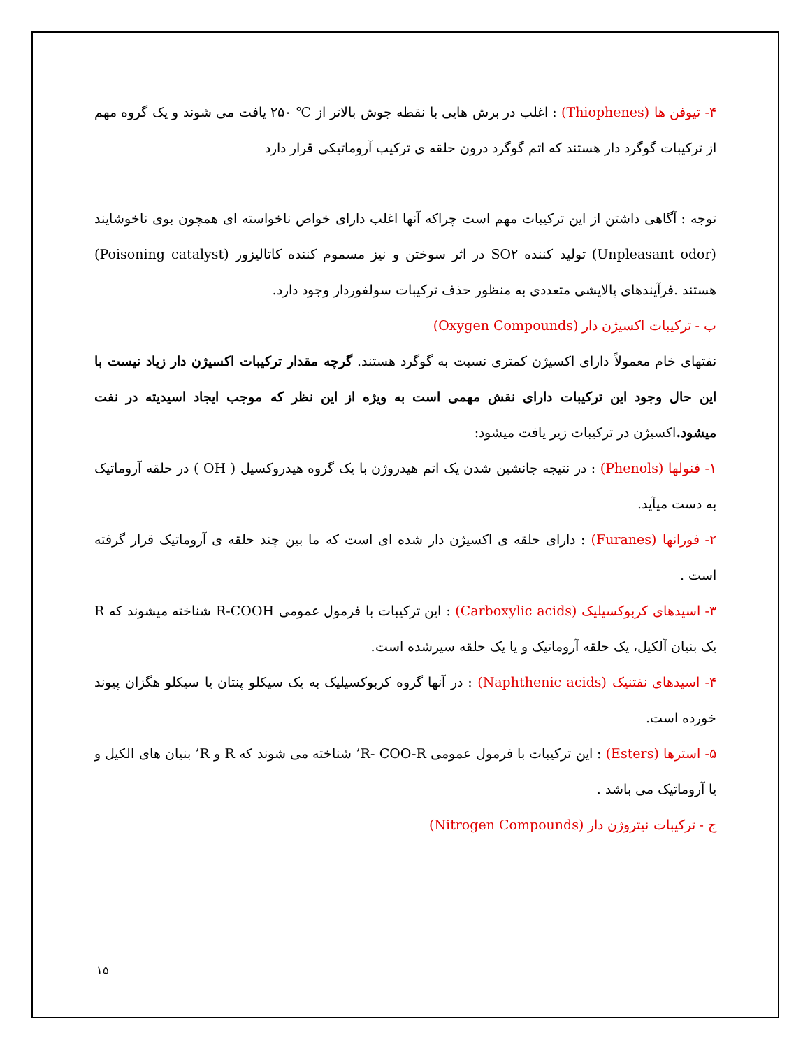۴- تیوفن ها (Thiophenes) : اغلب در برش هایی با نقطه جوش بالاتر از ℃ ۲۵۰ یافت می شوند و یک گروه مهم از ترکیبات گوگرد دار هستند که اتم گوگرد درون حلقه ی ترکیب آروماتیکی قرار دارد
توجه : آگاهی داشتن از این ترکیبات مهم است چراکه آنها اغلب دارای خواص ناخواسته ای همچون بوی ناخوشایند (Unpleasant odor) تولید کننده SO۲ در اثر سوختن و نیز مسموم کننده کاتالیزور (Poisoning catalyst) هستند .فرآیندهای پالایشی متعددی به منظور حذف ترکیبات سولفوردار وجود دارد.
ب - ترکیبات اکسیژن دار (Oxygen Compounds)
نفتهای خام معمولاً دارای اکسیژن کمتری نسبت به گوگرد هستند. گرچه مقدار ترکیبات اکسیژن دار زیاد نیست با این حال وجود این ترکیبات دارای نقش مهمی است به ویژه از این نظر که موجب ایجاد اسیدیته در نفت میشود. اکسیژن در ترکیبات زیر یافت میشود:
۱- فنولها (Phenols) : در نتیجه جانشین شدن یک اتم هیدروژن با یک گروه هیدروکسیل ( OH ) در حلقه آروماتیک به دست میآید.
۲- فورانها (Furanes) : دارای حلقه ی اکسیژن دار شده ای است که ما بین چند حلقه ی آروماتیک قرار گرفته است .
۳- اسیدهای کربوکسیلیک (Carboxylic acids) : این ترکیبات با فرمول عمومی R-COOH شناخته میشوند که R یک بنیان آلکیل، یک حلقه آروماتیک و یا یک حلقه سیرشده است.
۴- اسیدهای نفتنیک (Naphthenic acids) : در آنها گروه کربوکسیلیک به یک سیکلو پنتان یا سیکلو هگزان پیوند خورده است.
۵- استرها (Esters) : این ترکیبات با فرمول عمومی R- COO-R’ شناخته می شوند که R و R’ بنیان های الکیل و یا آروماتیک می باشد .
ج - ترکیبات نیتروژن دار (Nitrogen Compounds)
۱۵